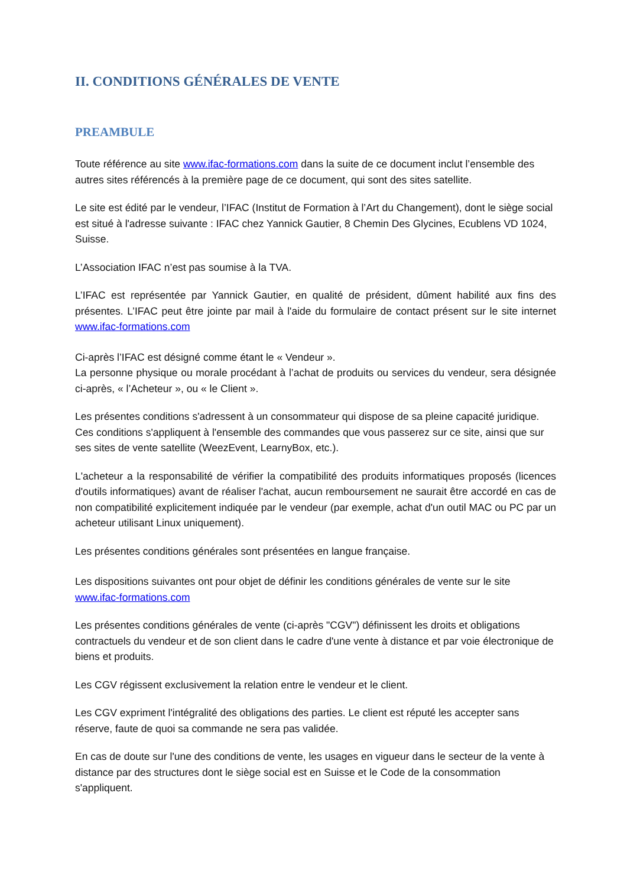II. CONDITIONS GÉNÉRALES DE VENTE
PREAMBULE
Toute référence au site www.ifac-formations.com dans la suite de ce document inclut l’ensemble des autres sites référencés à la première page de ce document, qui sont des sites satellite.
Le site est édité par le vendeur, l’IFAC (Institut de Formation à l’Art du Changement), dont le siège social est situé à l'adresse suivante : IFAC chez Yannick Gautier, 8 Chemin Des Glycines, Ecublens VD 1024, Suisse.
L’Association IFAC n’est pas soumise à la TVA.
L’IFAC est représentée par Yannick Gautier, en qualité de président, dûment habilité aux fins des présentes. L’IFAC peut être jointe par mail à l'aide du formulaire de contact présent sur le site internet www.ifac-formations.com
Ci-après l’IFAC est désigné comme étant le « Vendeur ».
La personne physique ou morale procédant à l’achat de produits ou services du vendeur, sera désignée ci-après, « l’Acheteur », ou « le Client ».
Les présentes conditions s'adressent à un consommateur qui dispose de sa pleine capacité juridique. Ces conditions s'appliquent à l'ensemble des commandes que vous passerez sur ce site, ainsi que sur ses sites de vente satellite (WeezEvent, LearnyBox, etc.).
L'acheteur a la responsabilité de vérifier la compatibilité des produits informatiques proposés (licences d'outils informatiques) avant de réaliser l'achat, aucun remboursement ne saurait être accordé en cas de non compatibilité explicitement indiquée par le vendeur (par exemple, achat d'un outil MAC ou PC par un acheteur utilisant Linux uniquement).
Les présentes conditions générales sont présentées en langue française.
Les dispositions suivantes ont pour objet de définir les conditions générales de vente sur le site www.ifac-formations.com
Les présentes conditions générales de vente (ci-après "CGV") définissent les droits et obligations contractuels du vendeur et de son client dans le cadre d'une vente à distance et par voie électronique de biens et produits.
Les CGV régissent exclusivement la relation entre le vendeur et le client.
Les CGV expriment l'intégralité des obligations des parties. Le client est réputé les accepter sans réserve, faute de quoi sa commande ne sera pas validée.
En cas de doute sur l'une des conditions de vente, les usages en vigueur dans le secteur de la vente à distance par des structures dont le siège social est en Suisse et le Code de la consommation s'appliquent.